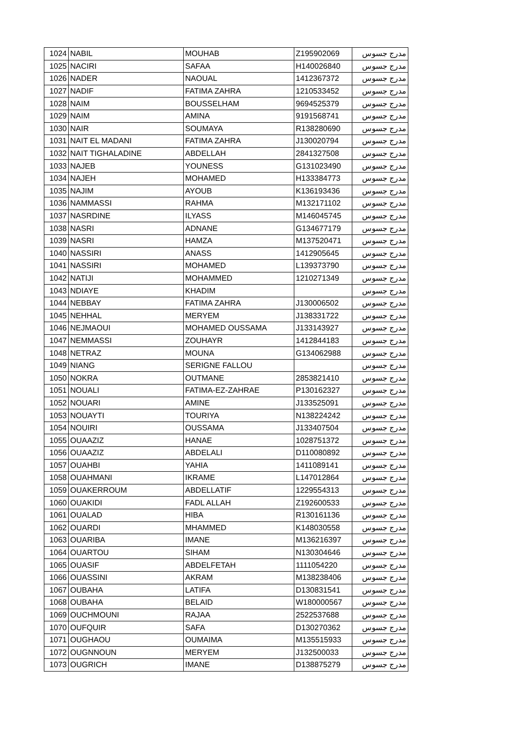| 1024 | NABIL | MOUHAB | Z195902069 | مدرج جسوس |
| 1025 | NACIRI | SAFAA | H140026840 | مدرج جسوس |
| 1026 | NADER | NAOUAL | 1412367372 | مدرج جسوس |
| 1027 | NADIF | FATIMA ZAHRA | 1210533452 | مدرج جسوس |
| 1028 | NAIM | BOUSSELHAM | 9694525379 | مدرج جسوس |
| 1029 | NAIM | AMINA | 9191568741 | مدرج جسوس |
| 1030 | NAIR | SOUMAYA | R138280690 | مدرج جسوس |
| 1031 | NAIT EL MADANI | FATIMA ZAHRA | J130020794 | مدرج جسوس |
| 1032 | NAIT TIGHALADINE | ABDELLAH | 2841327508 | مدرج جسوس |
| 1033 | NAJEB | YOUNESS | G131023490 | مدرج جسوس |
| 1034 | NAJEH | MOHAMED | H133384773 | مدرج جسوس |
| 1035 | NAJIM | AYOUB | K136193436 | مدرج جسوس |
| 1036 | NAMMASSI | RAHMA | M132171102 | مدرج جسوس |
| 1037 | NASRDINE | ILYASS | M146045745 | مدرج جسوس |
| 1038 | NASRI | ADNANE | G134677179 | مدرج جسوس |
| 1039 | NASRI | HAMZA | M137520471 | مدرج جسوس |
| 1040 | NASSIRI | ANASS | 1412905645 | مدرج جسوس |
| 1041 | NASSIRI | MOHAMED | L139373790 | مدرج جسوس |
| 1042 | NATIJI | MOHAMMED | 1210271349 | مدرج جسوس |
| 1043 | NDIAYE | KHADIM | | مدرج جسوس |
| 1044 | NEBBAY | FATIMA ZAHRA | J130006502 | مدرج جسوس |
| 1045 | NEHHAL | MERYEM | J138331722 | مدرج جسوس |
| 1046 | NEJMAOUI | MOHAMED OUSSAMA | J133143927 | مدرج جسوس |
| 1047 | NEMMASSI | ZOUHAYR | 1412844183 | مدرج جسوس |
| 1048 | NETRAZ | MOUNA | G134062988 | مدرج جسوس |
| 1049 | NIANG | SERIGNE FALLOU | | مدرج جسوس |
| 1050 | NOKRA | OUTMANE | 2853821410 | مدرج جسوس |
| 1051 | NOUALI | FATIMA-EZ-ZAHRAE | P130162327 | مدرج جسوس |
| 1052 | NOUARI | AMINE | J133525091 | مدرج جسوس |
| 1053 | NOUAYTI | TOURIYA | N138224242 | مدرج جسوس |
| 1054 | NOUIRI | OUSSAMA | J133407504 | مدرج جسوس |
| 1055 | OUAAZIZ | HANAE | 1028751372 | مدرج جسوس |
| 1056 | OUAAZIZ | ABDELALI | D110080892 | مدرج جسوس |
| 1057 | OUAHBI | YAHIA | 1411089141 | مدرج جسوس |
| 1058 | OUAHMANI | IKRAME | L147012864 | مدرج جسوس |
| 1059 | OUAKERROUM | ABDELLATIF | 1229554313 | مدرج جسوس |
| 1060 | OUAKIDI | FADL ALLAH | Z192600533 | مدرج جسوس |
| 1061 | OUALAD | HIBA | R130161136 | مدرج جسوس |
| 1062 | OUARDI | MHAMMED | K148030558 | مدرج جسوس |
| 1063 | OUARIBA | IMANE | M136216397 | مدرج جسوس |
| 1064 | OUARTOU | SIHAM | N130304646 | مدرج جسوس |
| 1065 | OUASIF | ABDELFETAH | 1111054220 | مدرج جسوس |
| 1066 | OUASSINI | AKRAM | M138238406 | مدرج جسوس |
| 1067 | OUBAHA | LATIFA | D130831541 | مدرج جسوس |
| 1068 | OUBAHA | BELAID | W180000567 | مدرج جسوس |
| 1069 | OUCHMOUNI | RAJAA | 2522537688 | مدرج جسوس |
| 1070 | OUFQUIR | SAFA | D130270362 | مدرج جسوس |
| 1071 | OUGHAOU | OUMAIMA | M135515933 | مدرج جسوس |
| 1072 | OUGNNOUN | MERYEM | J132500033 | مدرج جسوس |
| 1073 | OUGRICH | IMANE | D138875279 | مدرج جسوس |